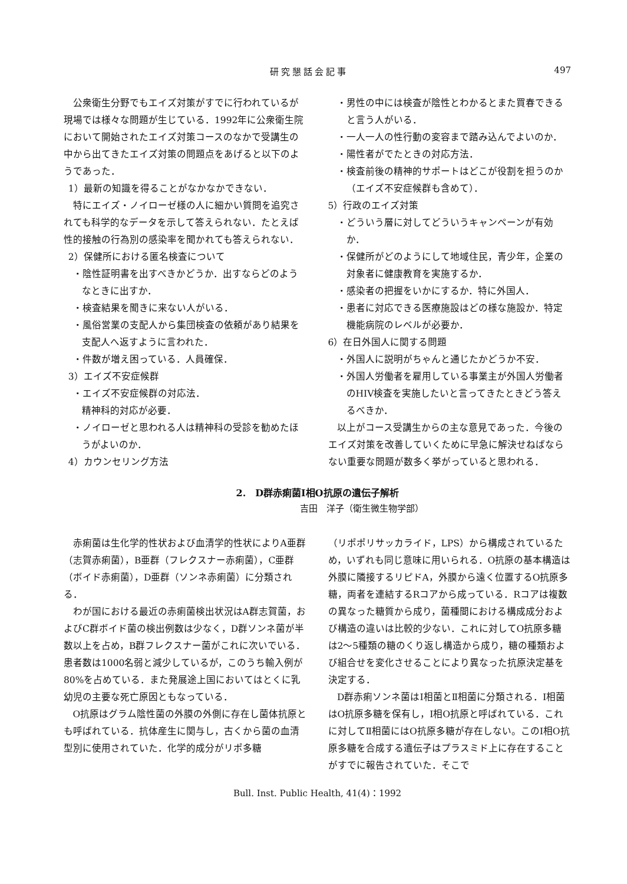研究懇話会記事 497
公衆衛生分野でもエイズ対策がすでに行われているが現場では様々な問題が生じている．1992年に公衆衛生院において開始されたエイズ対策コースのなかで受講生の中から出てきたエイズ対策の問題点をあげると以下のようであった．
1）最新の知識を得ることがなかなかできない．
特にエイズ・ノイローゼ様の人に細かい質問を追究されても科学的なデータを示して答えられない．たとえば性的接触の行為別の感染率を聞かれても答えられない．
2）保健所における匿名検査について
・陰性証明書を出すべきかどうか．出すならどのようなときに出すか．
・検査結果を聞きに来ない人がいる．
・風俗営業の支配人から集団検査の依頼があり結果を支配人へ返すように言われた．
・件数が増え困っている．人員確保．
3）エイズ不安症候群
・エイズ不安症候群の対応法．
精神科的対応が必要．
・ノイローゼと思われる人は精神科の受診を勧めたほうがよいのか．
4）カウンセリング方法
・男性の中には検査が陰性とわかるとまた買春できると言う人がいる．
・一人一人の性行動の変容まで踏み込んでよいのか．
・陽性者がでたときの対応方法．
・検査前後の精神的サポートはどこが役割を担うのか（エイズ不安症候群も含めて）．
5）行政のエイズ対策
・どういう層に対してどういうキャンペーンが有効か．
・保健所がどのようにして地域住民，青少年，企業の対象者に健康教育を実施するか．
・感染者の把握をいかにするか．特に外国人．
・患者に対応できる医療施設はどの様な施設か．特定機能病院のレベルが必要か．
6）在日外国人に関する問題
・外国人に説明がちゃんと通じたかどうか不安．
・外国人労働者を雇用している事業主が外国人労働者のHIV検査を実施したいと言ってきたときどう答えるべきか．
以上がコース受講生からの主な意見であった．今後のエイズ対策を改善していくために早急に解決せねばならない重要な問題が数多く挙がっていると思われる．
2.　D群赤痢菌Ⅰ相O抗原の遺伝子解析
吉田　洋子（衛生微生物学部）
赤痢菌は生化学的性状および血清学的性状によりA亜群（志賀赤痢菌），B亜群（フレクスナー赤痢菌），C亜群（ボイド赤痢菌），D亜群（ソンネ赤痢菌）に分類される．
わが国における最近の赤痢菌検出状況はA群志賀菌，およびC群ボイド菌の検出例数は少なく，D群ソンネ菌が半数以上を占め，B群フレクスナー菌がこれに次いでいる．患者数は1000名弱と減少しているが，このうち輸入例が80%を占めている．また発展途上国においてはとくに乳幼児の主要な死亡原因ともなっている．
O抗原はグラム陰性菌の外膜の外側に存在し菌体抗原とも呼ばれている．抗体産生に関与し，古くから菌の血清型別に使用されていた．化学的成分がリポ多糖
（リポポリサッカライド，LPS）から構成されているため，いずれも同じ意味に用いられる．O抗原の基本構造は外膜に隣接するリピドA，外膜から遠く位置するO抗原多糖，両者を連結するRコアから成っている．Rコアは複数の異なった糖質から成り，菌種間における構成成分および構造の違いは比較的少ない．これに対してO抗原多糖は2～5種類の糖のくり返し構造から成り，糖の種類および組合せを変化させることにより異なった抗原決定基を決定する．
D群赤痢ソンネ菌はⅠ相菌とⅡ相菌に分類される．Ⅰ相菌はO抗原多糖を保有し，Ⅰ相O抗原と呼ばれている．これに対してⅡ相菌にはO抗原多糖が存在しない。このⅠ相O抗原多糖を合成する遺伝子はプラスミド上に存在することがすでに報告されていた．そこで
Bull. Inst. Public Health, 41(4)：1992